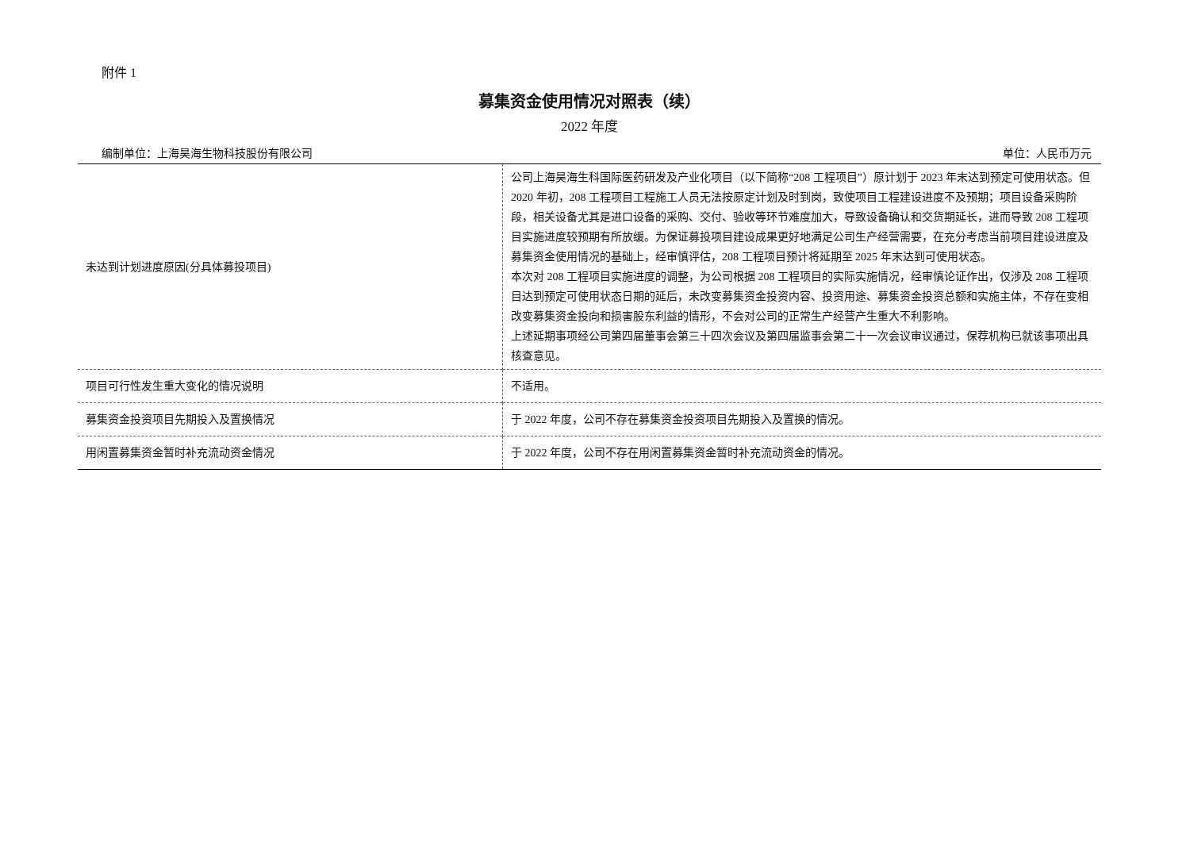附件 1
募集资金使用情况对照表（续）
2022 年度
编制单位：上海昊海生物科技股份有限公司 单位：人民币万元
| 未达到计划进度原因(分具体募投项目) | 公司上海昊海生科国际医药研发及产业化项目（以下简称“208 工程项目”）原计划于 2023 年末达到预定可使用状态。但 2020 年初，208 工程项目工程施工人员无法按原定计划及时到岗，致使项目工程建设进度不及预期；项目设备采购阶段，相关设备尤其是进口设备的采购、交付、验收等环节难度加大，导致设备确认和交货期延长，进而导致 208 工程项目实施进度较预期有所放缓。为保证募投项目建设成果更好地满足公司生产经营需要，在充分考虑当前项目建设进度及募集资金使用情况的基础上，经审慎评估，208 工程项目预计将延期至 2025 年末达到可使用状态。 本次对 208 工程项目实施进度的调整，为公司根据 208 工程项目的实际实施情况，经审慎论证作出，仅涉及 208 工程项目达到预定可使用状态日期的延后，未改变募集资金投资内容、投资用途、募集资金投资总额和实施主体，不存在变相改变募集资金投向和损害股东利益的情形，不会对公司的正常生产经营产生重大不利影响。 上述延期事项经公司第四届董事会第三十四次会议及第四届监事会第二十一次会议审议通过，保荐机构已就该事项出具核查意见。 |
| 项目可行性发生重大变化的情况说明 | 不适用。 |
| 募集资金投资项目先期投入及置换情况 | 于 2022 年度，公司不存在募集资金投资项目先期投入及置换的情况。 |
| 用闲置募集资金暂时补充流动资金情况 | 于 2022 年度，公司不存在用闲置募集资金暂时补充流动资金的情况。 |